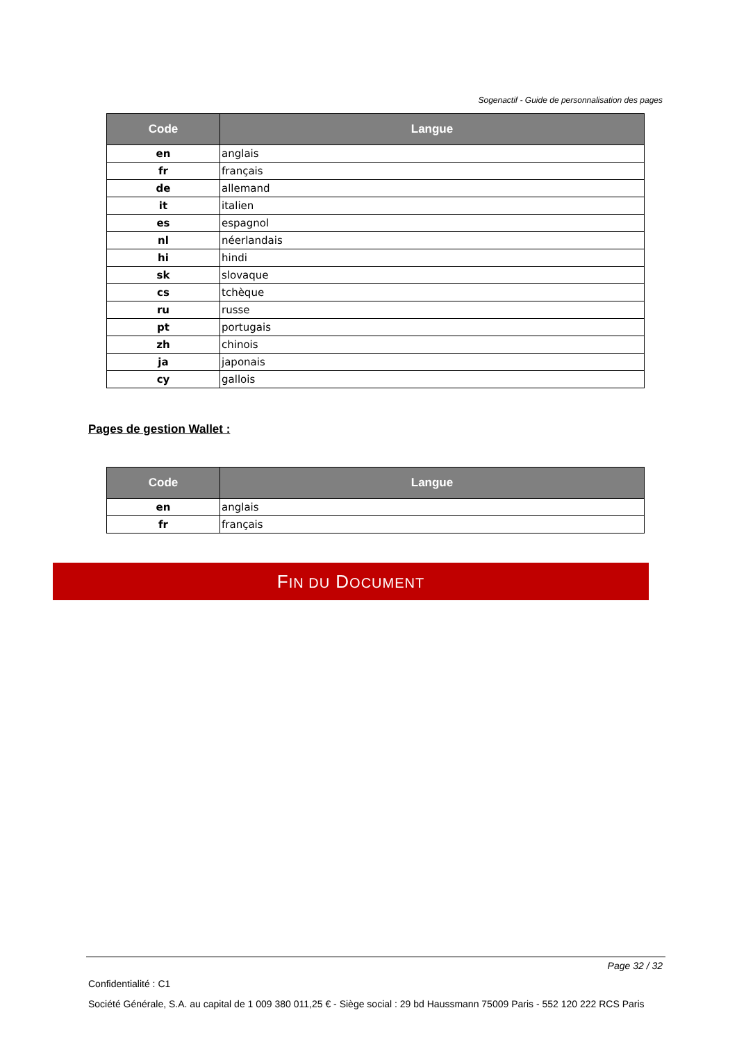Sogenactif - Guide de personnalisation des pages
| Code | Langue |
| --- | --- |
| en | anglais |
| fr | français |
| de | allemand |
| it | italien |
| es | espagnol |
| nl | néerlandais |
| hi | hindi |
| sk | slovaque |
| cs | tchèque |
| ru | russe |
| pt | portugais |
| zh | chinois |
| ja | japonais |
| cy | gallois |
Pages de gestion Wallet :
| Code | Langue |
| --- | --- |
| en | anglais |
| fr | français |
FIN DU DOCUMENT
Page 32 / 32
Confidentialité : C1
Société Générale, S.A. au capital de 1 009 380 011,25 € - Siège social : 29 bd Haussmann 75009 Paris - 552 120 222 RCS Paris